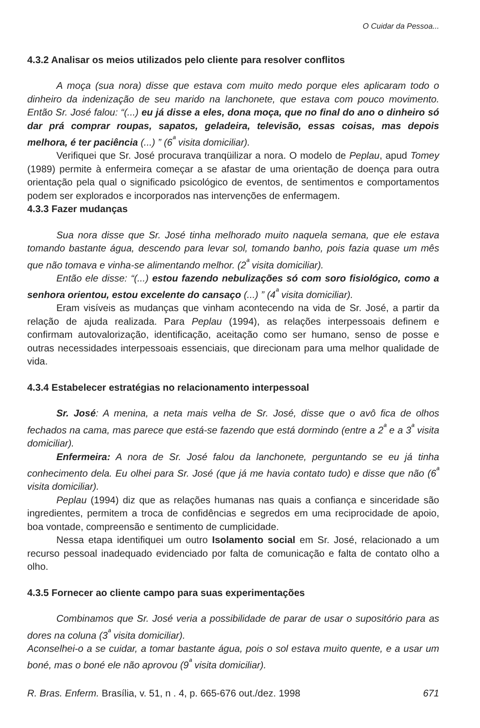O Cuidar da Pessoa...
4.3.2 Analisar os meios utilizados pelo cliente para resolver conflitos
A moça (sua nora) disse que estava com muito medo porque eles aplicaram todo o dinheiro da indenização de seu marido na lanchonete, que estava com pouco movimento. Então Sr. José falou: “(...) eu já disse a eles, dona moça, que no final do ano o dinheiro só dar prá comprar roupas, sapatos, geladeira, televisão, essas coisas, mas depois melhora, é ter paciência (...) ” (6<sup>ª</sup> visita domiciliar).
Verifiquei que Sr. José procurava tranqüilizar a nora. O modelo de Peplau, apud Tomey (1989) permite à enfermeira começar a se afastar de uma orientação de doença para outra orientação pela qual o significado psicológico de eventos, de sentimentos e comportamentos podem ser explorados e incorporados nas intervenções de enfermagem.
4.3.3 Fazer mudanças
Sua nora disse que Sr. José tinha melhorado muito naquela semana, que ele estava tomando bastante água, descendo para levar sol, tomando banho, pois fazia quase um mês que não tomava e vinha-se alimentando melhor. (2<sup>ª</sup> visita domiciliar).
Então ele disse: “(...) estou fazendo nebulizações só com soro fisiológico, como a senhora orientou, estou excelente do cansaço (...) ” (4<sup>ª</sup> visita domiciliar).
Eram visíveis as mudanças que vinham acontecendo na vida de Sr. José, a partir da relação de ajuda realizada. Para Peplau (1994), as relações interpessoais definem e confirmam autovalorização, identificação, aceitação como ser humano, senso de posse e outras necessidades interpessoais essenciais, que direcionam para uma melhor qualidade de vida.
4.3.4 Estabelecer estratégias no relacionamento interpessoal
Sr. José: A menina, a neta mais velha de Sr. José, disse que o avô fica de olhos fechados na cama, mas parece que está-se fazendo que está dormindo (entre a 2<sup>ª</sup> e a 3<sup>ª</sup> visita domiciliar).
Enfermeira: A nora de Sr. José falou da lanchonete, perguntando se eu já tinha conhecimento dela. Eu olhei para Sr. José (que já me havia contato tudo) e disse que não (6<sup>ª</sup> visita domiciliar).
Peplau (1994) diz que as relações humanas nas quais a confiança e sinceridade são ingredientes, permitem a troca de confidências e segredos em uma reciprocidade de apoio, boa vontade, compreensão e sentimento de cumplicidade.
Nessa etapa identifiquei um outro Isolamento social em Sr. José, relacionado a um recurso pessoal inadequado evidenciado por falta de comunicação e falta de contato olho a olho.
4.3.5 Fornecer ao cliente campo para suas experimentações
Combinamos que Sr. José veria a possibilidade de parar de usar o supositório para as dores na coluna (3<sup>ª</sup> visita domiciliar).
Aconselhei-o a se cuidar, a tomar bastante água, pois o sol estava muito quente, e a usar um boné, mas o boné ele não aprovou (9<sup>ª</sup> visita domiciliar).
R. Bras. Enferm. Brasília, v. 51, n . 4, p. 665-676 out./dez. 1998 671